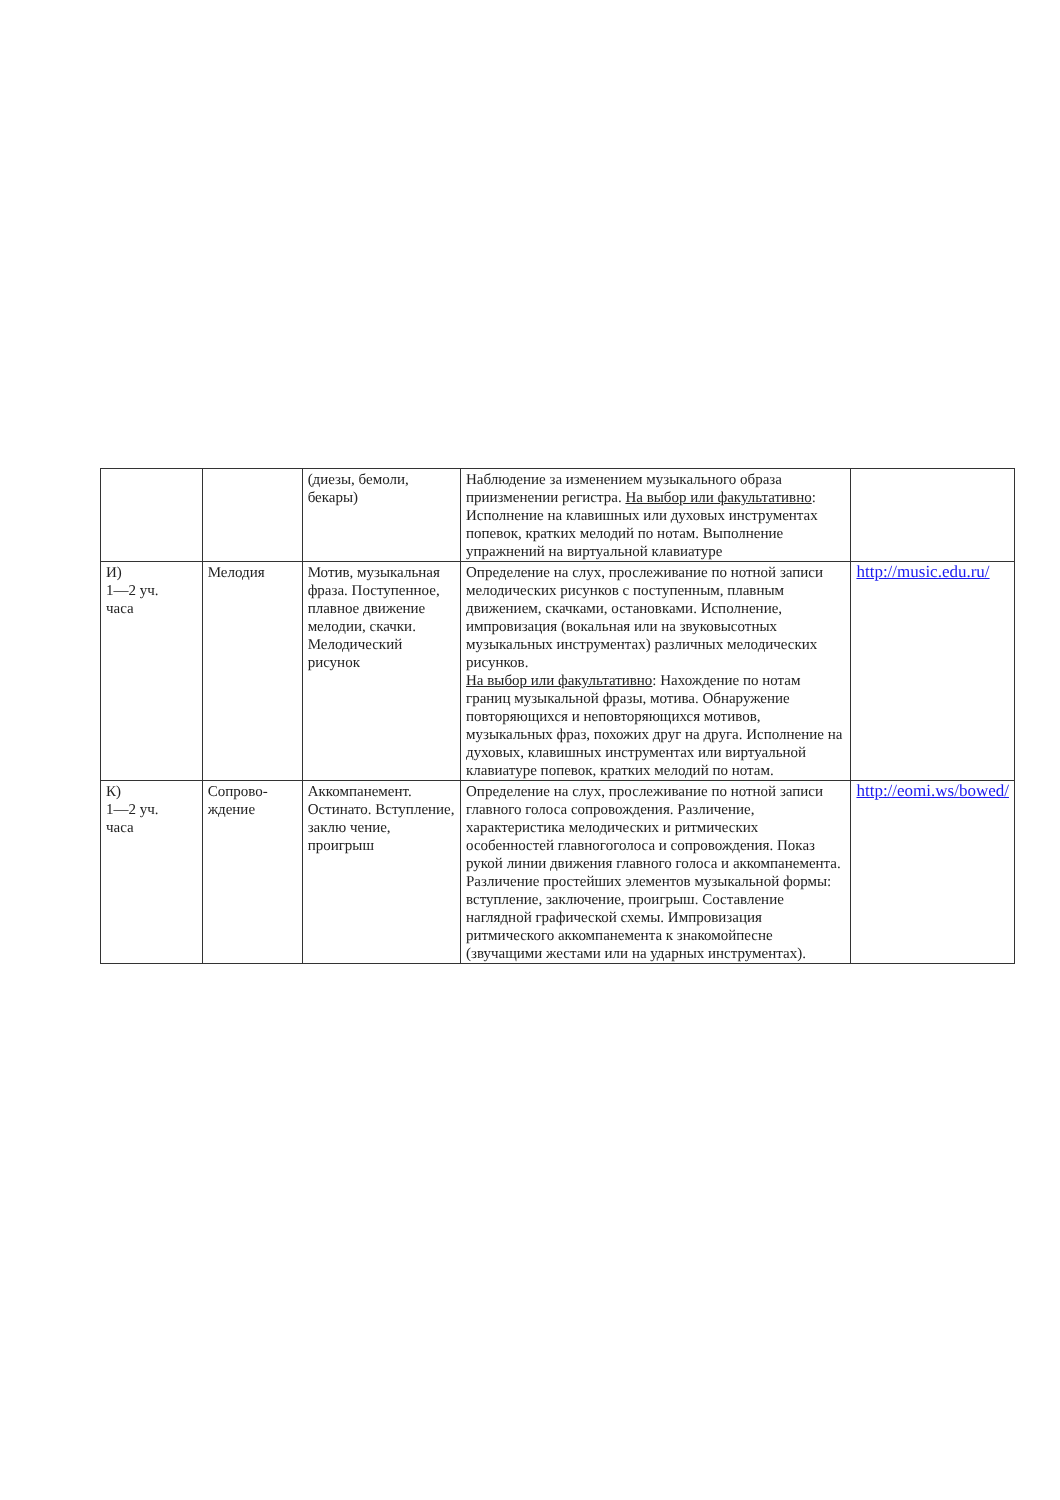| | | (диезы, бемоли, бекары) | Наблюдение за изменением музыкального образа приизменении регистра. На выбор или факультативно : Исполнение на клавишных или духовых инструментах попевок, кратких мелодий по нотам. Выполнение упражнений на виртуальной клавиатуре | |
| И) 1—2 уч. часа | Мелодия | Мотив, музыкальная фраза. Поступенное, плавное движение мелодии, скачки. Мелодический рисунок | Определение на слух, прослеживание по нотной записи мелодических рисунков с поступенным, плавным движением, скачками, остановками. Исполнение, импровизация (вокальная или на звуковысотных музыкальных инструментах) различных мелодических рисунков. На выбор или факультативно : Нахождение по нотам границ музыкальной фразы, мотива. Обнаружение повторяющихся и неповторяющихся мотивов, музыкальных фраз, похожих друг на друга. Исполнение на духовых, клавишных инструментах или виртуальной клавиатуре попевок, кратких мелодий по нотам. | http://music.edu.ru/ |
| К) 1—2 уч. часа | Сопрово- ждение | Аккомпанемент. Остинато. Вступление, заклю чение, проигрыш | Определение на слух, прослеживание по нотной записи главного голоса сопровождения. Различение, характеристика мелодических и ритмических особенностей главногоголоса и сопровождения. Показ рукой линии движения главного голоса и аккомпанемента. Различение простейших элементов музыкальной формы: вступление, заключение, проигрыш. Составление наглядной графической схемы. Импровизация ритмического аккомпанемента к знакомойпесне (звучащими жестами или на ударных инструментах). | http://eomi.ws/bowed/ |